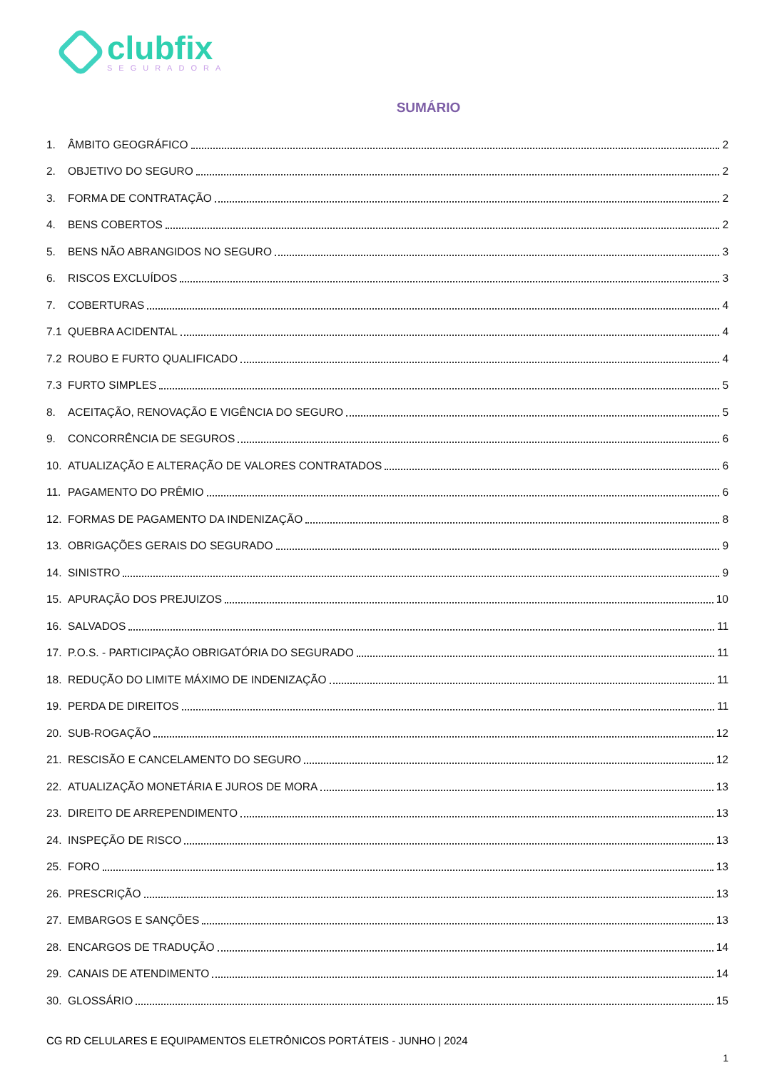clubfix
SEGURADORA
SUMÁRIO
1. ÂMBITO GEOGRÁFICO 2
2. OBJETIVO DO SEGURO 2
3. FORMA DE CONTRATAÇÃO 2
4. BENS COBERTOS 2
5. BENS NÃO ABRANGIDOS NO SEGURO 3
6. RISCOS EXCLUÍDOS 3
7. COBERTURAS 4
7.1 QUEBRA ACIDENTAL 4
7.2 ROUBO E FURTO QUALIFICADO 4
7.3 FURTO SIMPLES 5
8. ACEITAÇÃO, RENOVAÇÃO E VIGÊNCIA DO SEGURO 5
9. CONCORRÊNCIA DE SEGUROS 6
10. ATUALIZAÇÃO E ALTERAÇÃO DE VALORES CONTRATADOS 6
11. PAGAMENTO DO PRÊMIO 6
12. FORMAS DE PAGAMENTO DA INDENIZAÇÃO 8
13. OBRIGAÇÕES GERAIS DO SEGURADO 9
14. SINISTRO 9
15. APURAÇÃO DOS PREJUIZOS 10
16. SALVADOS 11
17. P.O.S. - PARTICIPAÇÃO OBRIGATÓRIA DO SEGURADO 11
18. REDUÇÃO DO LIMITE MÁXIMO DE INDENIZAÇÃO 11
19. PERDA DE DIREITOS 11
20. SUB-ROGAÇÃO 12
21. RESCISÃO E CANCELAMENTO DO SEGURO 12
22. ATUALIZAÇÃO MONETÁRIA E JUROS DE MORA 13
23. DIREITO DE ARREPENDIMENTO 13
24. INSPEÇÃO DE RISCO 13
25. FORO 13
26. PRESCRIÇÃO 13
27. EMBARGOS E SANÇÕES 13
28. ENCARGOS DE TRADUÇÃO 14
29. CANAIS DE ATENDIMENTO 14
30. GLOSSÁRIO 15
CG RD CELULARES E EQUIPAMENTOS ELETRÔNICOS PORTÁTEIS - JUNHO | 2024
1